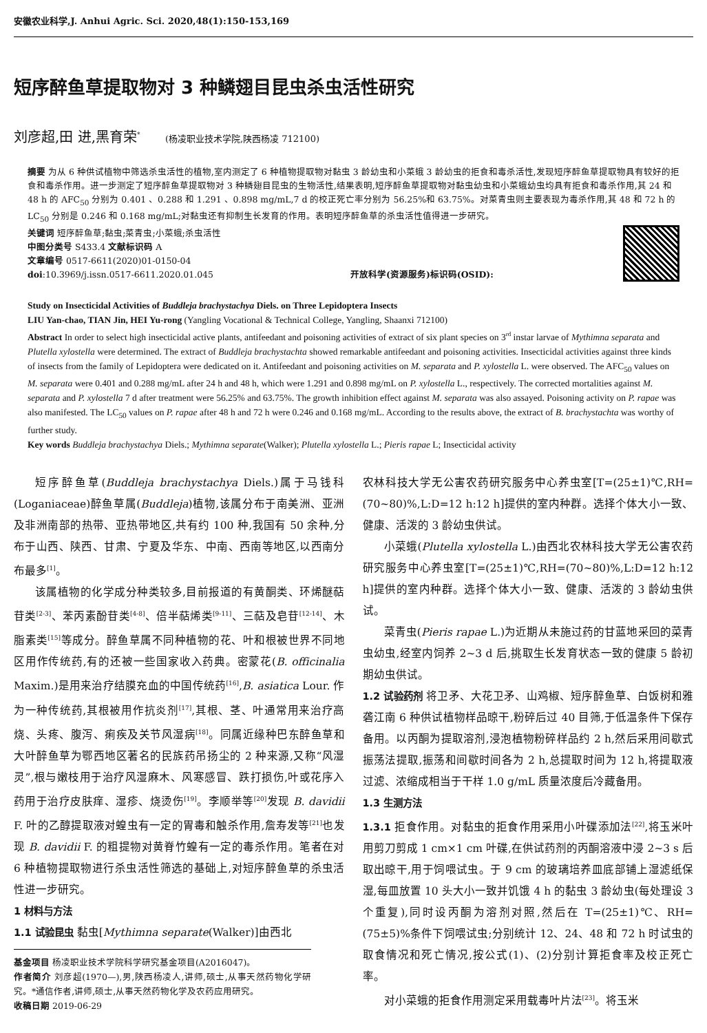安徽农业科学,J. Anhui Agric. Sci. 2020,48(1):150-153,169
短序醉鱼草提取物对 3 种鳞翅目昆虫杀虫活性研究
刘彦超,田 进,黑育荣<sup>*</sup> (杨凌职业技术学院,陕西杨凌 712100)
摘要 为从 6 种供试植物中筛选杀虫活性的植物,室内测定了 6 种植物提取物对黏虫 3 龄幼虫和小菜蛾 3 龄幼虫的拒食和毒杀活性,发现短序醉鱼草提取物具有较好的拒食和毒杀作用。进一步测定了短序醉鱼草提取物对 3 种鳞翅目昆虫的生物活性,结果表明,短序醉鱼草提取物对黏虫幼虫和小菜蛾幼虫均具有拒食和毒杀作用,其 24 和 48 h 的 AFC<sub>50</sub> 分别为 0.401 、0.288 和 1.291 、0.898 mg/mL,7 d 的校正死亡率分别为 56.25%和 63.75%。对菜青虫则主要表现为毒杀作用,其 48 和 72 h 的 LC<sub>50</sub> 分别是 0.246 和 0.168 mg/mL;对黏虫还有抑制生长发育的作用。表明短序醉鱼草的杀虫活性值得进一步研究。
关键词 短序醉鱼草;黏虫;菜青虫;小菜蛾;杀虫活性
中图分类号 S433.4 文献标识码 A
文章编号 0517-6611(2020)01-0150-04
doi:10.3969/j.issn.0517-6611.2020.01.045
开放科学(资源服务)标识码(OSID):
Study on Insecticidal Activities of Buddleja brachystachya Diels. on Three Lepidoptera Insects
LIU Yan-chao, TIAN Jin, HEI Yu-rong (Yangling Vocational & Technical College, Yangling, Shaanxi 712100)
Abstract In order to select high insecticidal active plants, antifeedant and poisoning activities of extract of six plant species on 3<sup>rd</sup> instar larvae of Mythimna separata and Plutella xylostella were determined. The extract of Buddleja brachystachta showed remarkable antifeedant and poisoning activities. Insecticidal activities against three kinds of insects from the family of Lepidoptera were dedicated on it. Antifeedant and poisoning activities on M. separata and P. xylostella L. were observed. The AFC<sub>50</sub> values on M. separata were 0.401 and 0.288 mg/mL after 24 h and 48 h, which were 1.291 and 0.898 mg/mL on P. xylostella L., respectively. The corrected mortalities against M. separata and P. xylostella 7 d after treatment were 56.25% and 63.75%. The growth inhibition effect against M. separata was also assayed. Poisoning activity on P. rapae was also manifested. The LC<sub>50</sub> values on P. rapae after 48 h and 72 h were 0.246 and 0.168 mg/mL. According to the results above, the extract of B. brachystachta was worthy of further study.
Key words Buddleja brachystachya Diels.; Mythimna separate(Walker); Plutella xylostella L.; Pieris rapae L; Insecticidal activity
短序醉鱼草(Buddleja brachystachya Diels.)属于马钱科(Loganiaceae)醉鱼草属(Buddleja)植物,该属分布于南美洲、亚洲及非洲南部的热带、亚热带地区,共有约 100 种,我国有 50 余种,分布于山西、陕西、甘肃、宁夏及华东、中南、西南等地区,以西南分布最多<sup>[1]</sup>。
该属植物的化学成分种类较多,目前报道的有黄酮类、环烯醚萜苷类<sup>[2-3]</sup>、苯丙素酚苷类<sup>[4-8]</sup>、倍半萜烯类<sup>[9-11]</sup>、三萜及皂苷<sup>[12-14]</sup>、木脂素类<sup>[15]</sup>等成分。醉鱼草属不同种植物的花、叶和根被世界不同地区用作传统药,有的还被一些国家收入药典。密蒙花(B. officinalia Maxim.)是用来治疗结膜充血的中国传统药<sup>[16]</sup>,B. asiatica Lour. 作为一种传统药,其根被用作抗炎剂<sup>[17]</sup>,其根、茎、叶通常用来治疗高烧、头疼、腹泻、痢疾及关节风湿病<sup>[18]</sup>。同属近缘种巴东醉鱼草和大叶醉鱼草为鄂西地区著名的民族药吊扬尘的 2 种来源,又称“风湿灵”,根与嫩枝用于治疗风湿麻木、风寒感冒、跌打损伤,叶或花序入药用于治疗皮肤痒、湿疹、烧烫伤<sup>[19]</sup>。李顺举等<sup>[20]</sup>发现 B. davidii F. 叶的乙醇提取液对蝗虫有一定的胃毒和触杀作用,詹寿发等<sup>[21]</sup>也发现 B. davidii F. 的粗提物对黄脊竹蝗有一定的毒杀作用。笔者在对 6 种植物提取物进行杀虫活性筛选的基础上,对短序醉鱼草的杀虫活性进一步研究。
1 材料与方法
1.1 试验昆虫 黏虫[Mythimna separate(Walker)]由西北
基金项目 杨凌职业技术学院科学研究基金项目(A2016047)。
作者简介 刘彦超(1970—),男,陕西杨凌人,讲师,硕士,从事天然药物化学研究。*通信作者,讲师,硕士,从事天然药物化学及农药应用研究。
收稿日期 2019-06-29
农林科技大学无公害农药研究服务中心养虫室[T=(25±1)℃,RH=(70~80)%,L:D=12 h:12 h]提供的室内种群。选择个体大小一致、健康、活泼的 3 龄幼虫供试。
小菜蛾(Plutella xylostella L.)由西北农林科技大学无公害农药研究服务中心养虫室[T=(25±1)℃,RH=(70~80)%,L:D=12 h:12 h]提供的室内种群。选择个体大小一致、健康、活泼的 3 龄幼虫供试。
菜青虫(Pieris rapae L.)为近期从未施过药的甘蓝地采回的菜青虫幼虫,经室内饲养 2~3 d 后,挑取生长发育状态一致的健康 5 龄初期幼虫供试。
1.2 试验药剂 将卫矛、大花卫矛、山鸡椒、短序醉鱼草、白饭树和雅砻江南 6 种供试植物样品晾干,粉碎后过 40 目筛,于低温条件下保存备用。以丙酮为提取溶剂,浸泡植物粉碎样品约 2 h,然后采用间歇式振荡法提取,振荡和间歇时间各为 2 h,总提取时间为 12 h,将提取液过滤、浓缩成相当于干样 1.0 g/mL 质量浓度后冷藏备用。
1.3 生测方法
1.3.1 拒食作用。对黏虫的拒食作用采用小叶碟添加法<sup>[22]</sup>,将玉米叶用剪刀剪成 1 cm×1 cm 叶碟,在供试药剂的丙酮溶液中浸 2~3 s 后取出晾干,用于饲喂试虫。于 9 cm 的玻璃培养皿底部铺上湿滤纸保湿,每皿放置 10 头大小一致并饥饿 4 h 的黏虫 3 龄幼虫(每处理设 3 个重复),同时设丙酮为溶剂对照,然后在 T=(25±1)℃、RH=(75±5)%条件下饲喂试虫;分别统计 12、24、48 和 72 h 时试虫的取食情况和死亡情况,按公式(1)、(2)分别计算拒食率及校正死亡率。
对小菜蛾的拒食作用测定采用载毒叶片法<sup>[23]</sup>。将玉米